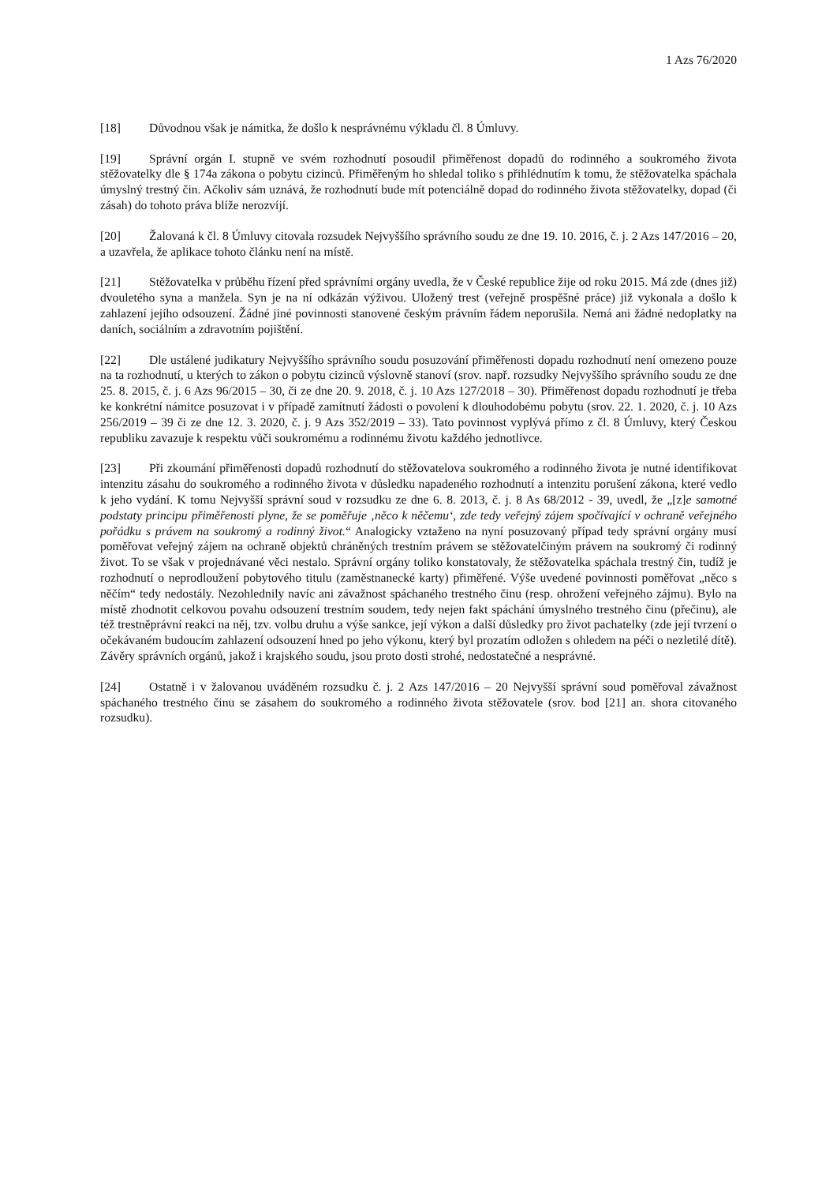1 Azs 76/2020
[18] Důvodnou však je námitka, že došlo k nesprávnému výkladu čl. 8 Úmluvy.
[19] Správní orgán I. stupně ve svém rozhodnutí posoudil přiměřenost dopadů do rodinného a soukromého života stěžovatelky dle § 174a zákona o pobytu cizinců. Přiměřeným ho shledal toliko s přihlédnutím k tomu, že stěžovatelka spáchala úmyslný trestný čin. Ačkoliv sám uznává, že rozhodnutí bude mít potenciálně dopad do rodinného života stěžovatelky, dopad (či zásah) do tohoto práva blíže nerozvíjí.
[20] Žalovaná k čl. 8 Úmluvy citovala rozsudek Nejvyššího správního soudu ze dne 19. 10. 2016, č. j. 2 Azs 147/2016 – 20, a uzavřela, že aplikace tohoto článku není na místě.
[21] Stěžovatelka v průběhu řízení před správními orgány uvedla, že v České republice žije od roku 2015. Má zde (dnes již) dvouletého syna a manžela. Syn je na ní odkázán výživou. Uložený trest (veřejně prospěšné práce) již vykonala a došlo k zahlazení jejího odsouzení. Žádné jiné povinnosti stanovené českým právním řádem neporušila. Nemá ani žádné nedoplatky na daních, sociálním a zdravotním pojištění.
[22] Dle ustálené judikatury Nejvyššího správního soudu posuzování přiměřenosti dopadu rozhodnutí není omezeno pouze na ta rozhodnutí, u kterých to zákon o pobytu cizinců výslovně stanoví (srov. např. rozsudky Nejvyššího správního soudu ze dne 25. 8. 2015, č. j. 6 Azs 96/2015 – 30, či ze dne 20. 9. 2018, č. j. 10 Azs 127/2018 – 30). Přiměřenost dopadu rozhodnutí je třeba ke konkrétní námitce posuzovat i v případě zamítnutí žádosti o povolení k dlouhodobému pobytu (srov. 22. 1. 2020, č. j. 10 Azs 256/2019 – 39 či ze dne 12. 3. 2020, č. j. 9 Azs 352/2019 – 33). Tato povinnost vyplývá přímo z čl. 8 Úmluvy, který Českou republiku zavazuje k respektu vůči soukromému a rodinnému životu každého jednotlivce.
[23] Při zkoumání přiměřenosti dopadů rozhodnutí do stěžovatelova soukromého a rodinného života je nutné identifikovat intenzitu zásahu do soukromého a rodinného života v důsledku napadeného rozhodnutí a intenzitu porušení zákona, které vedlo k jeho vydání. K tomu Nejvyšší správní soud v rozsudku ze dne 6. 8. 2013, č. j. 8 As 68/2012 - 39, uvedl, že „[z]e samotné podstaty principu přiměřenosti plyne, že se poměřuje ‚něco k něčemu‘, zde tedy veřejný zájem spočívající v ochraně veřejného pořádku s právem na soukromý a rodinný život.“ Analogicky vztaženo na nyní posuzovaný případ tedy správní orgány musí poměřovat veřejný zájem na ochraně objektů chráněných trestním právem se stěžovatelčiným právem na soukromý či rodinný život. To se však v projednávané věci nestalo. Správní orgány toliko konstatovaly, že stěžovatelka spáchala trestný čin, tudíž je rozhodnutí o neprodloužení pobytového titulu (zaměstnanecké karty) přiměřené. Výše uvedené povinnosti poměřovat „něco s něčím“ tedy nedostály. Nezohlednily navíc ani závažnost spáchaného trestného činu (resp. ohrožení veřejného zájmu). Bylo na místě zhodnotit celkovou povahu odsouzení trestním soudem, tedy nejen fakt spáchání úmyslného trestného činu (přečinu), ale též trestněprávní reakci na něj, tzv. volbu druhu a výše sankce, její výkon a další důsledky pro život pachatelky (zde její tvrzení o očekávaném budoucím zahlazení odsouzení hned po jeho výkonu, který byl prozatím odložen s ohledem na péči o nezletilé dítě). Závěry správních orgánů, jakož i krajského soudu, jsou proto dosti strohé, nedostatečné a nesprávné.
[24] Ostatně i v žalovanou uváděném rozsudku č. j. 2 Azs 147/2016 – 20 Nejvyšší správní soud poměřoval závažnost spáchaného trestného činu se zásahem do soukromého a rodinného života stěžovatele (srov. bod [21] an. shora citovaného rozsudku).